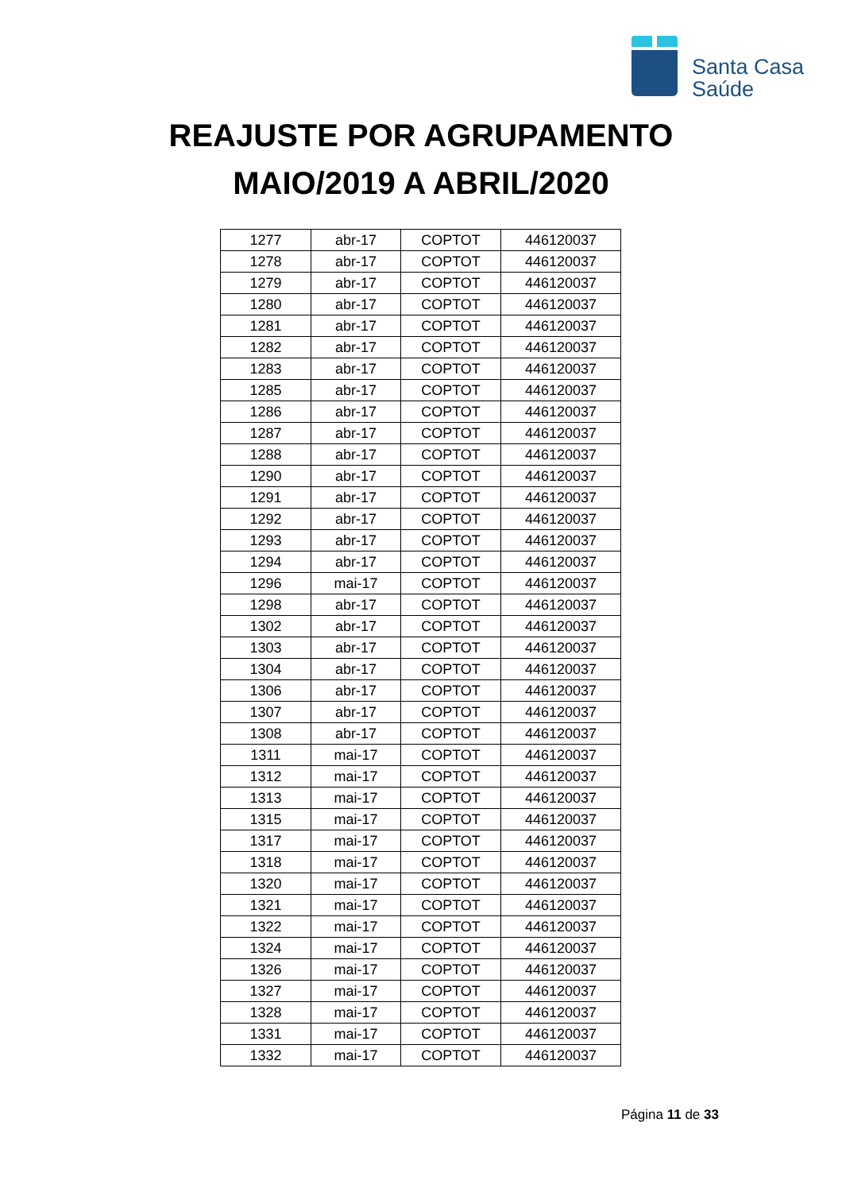Santa Casa
Saúde
REAJUSTE POR AGRUPAMENTO
MAIO/2019 A ABRIL/2020
| 1277 | abr-17 | COPTOT | 446120037 |
| 1278 | abr-17 | COPTOT | 446120037 |
| 1279 | abr-17 | COPTOT | 446120037 |
| 1280 | abr-17 | COPTOT | 446120037 |
| 1281 | abr-17 | COPTOT | 446120037 |
| 1282 | abr-17 | COPTOT | 446120037 |
| 1283 | abr-17 | COPTOT | 446120037 |
| 1285 | abr-17 | COPTOT | 446120037 |
| 1286 | abr-17 | COPTOT | 446120037 |
| 1287 | abr-17 | COPTOT | 446120037 |
| 1288 | abr-17 | COPTOT | 446120037 |
| 1290 | abr-17 | COPTOT | 446120037 |
| 1291 | abr-17 | COPTOT | 446120037 |
| 1292 | abr-17 | COPTOT | 446120037 |
| 1293 | abr-17 | COPTOT | 446120037 |
| 1294 | abr-17 | COPTOT | 446120037 |
| 1296 | mai-17 | COPTOT | 446120037 |
| 1298 | abr-17 | COPTOT | 446120037 |
| 1302 | abr-17 | COPTOT | 446120037 |
| 1303 | abr-17 | COPTOT | 446120037 |
| 1304 | abr-17 | COPTOT | 446120037 |
| 1306 | abr-17 | COPTOT | 446120037 |
| 1307 | abr-17 | COPTOT | 446120037 |
| 1308 | abr-17 | COPTOT | 446120037 |
| 1311 | mai-17 | COPTOT | 446120037 |
| 1312 | mai-17 | COPTOT | 446120037 |
| 1313 | mai-17 | COPTOT | 446120037 |
| 1315 | mai-17 | COPTOT | 446120037 |
| 1317 | mai-17 | COPTOT | 446120037 |
| 1318 | mai-17 | COPTOT | 446120037 |
| 1320 | mai-17 | COPTOT | 446120037 |
| 1321 | mai-17 | COPTOT | 446120037 |
| 1322 | mai-17 | COPTOT | 446120037 |
| 1324 | mai-17 | COPTOT | 446120037 |
| 1326 | mai-17 | COPTOT | 446120037 |
| 1327 | mai-17 | COPTOT | 446120037 |
| 1328 | mai-17 | COPTOT | 446120037 |
| 1331 | mai-17 | COPTOT | 446120037 |
| 1332 | mai-17 | COPTOT | 446120037 |
Página 11 de 33